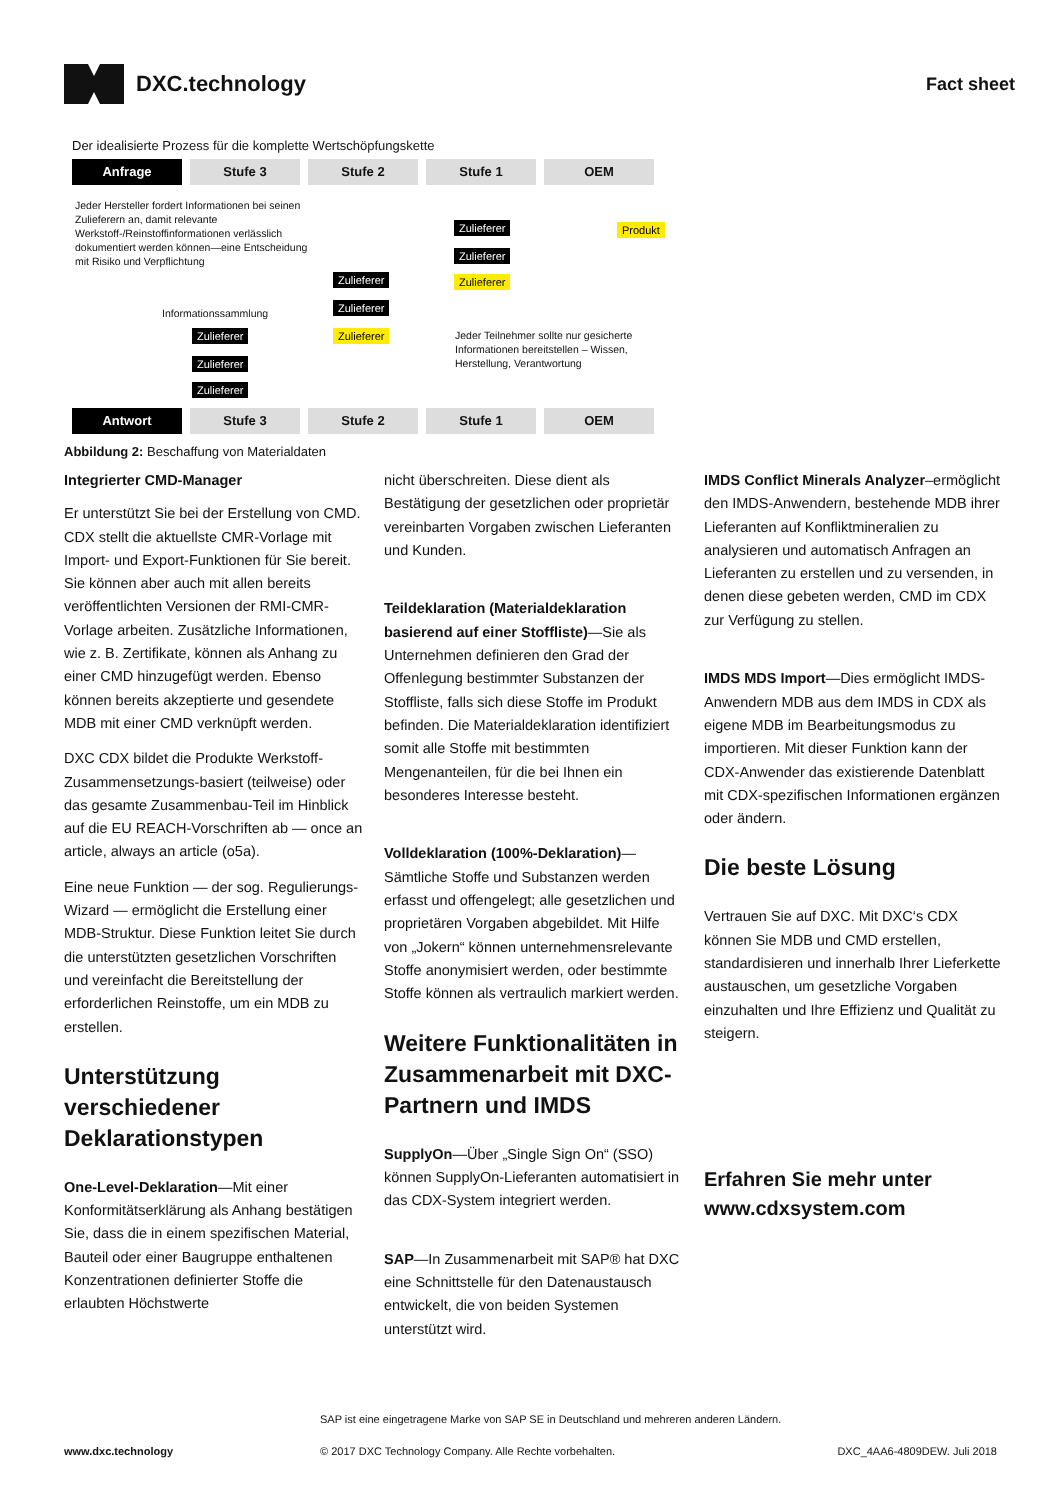DXC.technology
Fact sheet
Der idealisierte Prozess für die komplette Wertschöpfungskette
Anfrage Stufe 3 Stufe 2 Stufe 1 OEM
Jeder Hersteller fordert Informationen bei seinen Zulieferern an, damit relevante Werkstoff-/Reinstoffinformationen verlässlich dokumentiert werden können—eine Entscheidung mit Risiko und Verpflichtung
Informationssammlung
Zulieferer Produkt
Zulieferer
Zulieferer Zulieferer
Zulieferer
Zulieferer Zulieferer
Zulieferer
Zulieferer
Jeder Teilnehmer sollte nur gesicherte Informationen bereitstellen – Wissen, Herstellung, Verantwortung
Antwort Stufe 3 Stufe 2 Stufe 1 OEM
Abbildung 2: Beschaffung von Materialdaten
Integrierter CMD-Manager
Er unterstützt Sie bei der Erstellung von CMD. CDX stellt die aktuellste CMR-Vorlage mit Import- und Export-Funktionen für Sie bereit. Sie können aber auch mit allen bereits veröffentlichten Versionen der RMI-CMR-Vorlage arbeiten. Zusätzliche Informationen, wie z. B. Zertifikate, können als Anhang zu einer CMD hinzugefügt werden. Ebenso können bereits akzeptierte und gesendete MDB mit einer CMD verknüpft werden.
DXC CDX bildet die Produkte Werkstoff-Zusammensetzungs-basiert (teilweise) oder das gesamte Zusammenbau-Teil im Hinblick auf die EU REACH-Vorschriften ab — once an article, always an article (o5a).
Eine neue Funktion — der sog. Regulierungs-Wizard — ermöglicht die Erstellung einer MDB-Struktur. Diese Funktion leitet Sie durch die unterstützten gesetzlichen Vorschriften und vereinfacht die Bereitstellung der erforderlichen Reinstoffe, um ein MDB zu erstellen.
Unterstützung verschiedener Deklarationstypen
One-Level-Deklaration—Mit einer Konformitätserklärung als Anhang bestätigen Sie, dass die in einem spezifischen Material, Bauteil oder einer Baugruppe enthaltenen Konzentrationen definierter Stoffe die erlaubten Höchstwerte
nicht überschreiten. Diese dient als Bestätigung der gesetzlichen oder proprietär vereinbarten Vorgaben zwischen Lieferanten und Kunden.
Teildeklaration (Materialdeklaration basierend auf einer Stoffliste)—Sie als Unternehmen definieren den Grad der Offenlegung bestimmter Substanzen der Stoffliste, falls sich diese Stoffe im Produkt befinden. Die Materialdeklaration identifiziert somit alle Stoffe mit bestimmten Mengenanteilen, für die bei Ihnen ein besonderes Interesse besteht.
Volldeklaration (100%-Deklaration)—Sämtliche Stoffe und Substanzen werden erfasst und offengelegt; alle gesetzlichen und proprietären Vorgaben abgebildet. Mit Hilfe von „Jokern“ können unternehmensrelevante Stoffe anonymisiert werden, oder bestimmte Stoffe können als vertraulich markiert werden.
Weitere Funktionalitäten in Zusammenarbeit mit DXC-Partnern und IMDS
SupplyOn—Über „Single Sign On“ (SSO) können SupplyOn-Lieferanten automatisiert in das CDX-System integriert werden.
SAP—In Zusammenarbeit mit SAP® hat DXC eine Schnittstelle für den Datenaustausch entwickelt, die von beiden Systemen unterstützt wird.
IMDS Conflict Minerals Analyzer–ermöglicht den IMDS-Anwendern, bestehende MDB ihrer Lieferanten auf Konfliktmineralien zu analysieren und automatisch Anfragen an Lieferanten zu erstellen und zu versenden, in denen diese gebeten werden, CMD im CDX zur Verfügung zu stellen.
IMDS MDS Import—Dies ermöglicht IMDS-Anwendern MDB aus dem IMDS in CDX als eigene MDB im Bearbeitungsmodus zu importieren. Mit dieser Funktion kann der CDX-Anwender das existierende Datenblatt mit CDX-spezifischen Informationen ergänzen oder ändern.
Die beste Lösung
Vertrauen Sie auf DXC. Mit DXC‘s CDX können Sie MDB und CMD erstellen, standardisieren und innerhalb Ihrer Lieferkette austauschen, um gesetzliche Vorgaben einzuhalten und Ihre Effizienz und Qualität zu steigern.
Erfahren Sie mehr unter www.cdxsystem.com
SAP ist eine eingetragene Marke von SAP SE in Deutschland und mehreren anderen Ländern.
www.dxc.technology © 2017 DXC Technology Company. Alle Rechte vorbehalten. DXC_4AA6-4809DEW. Juli 2018